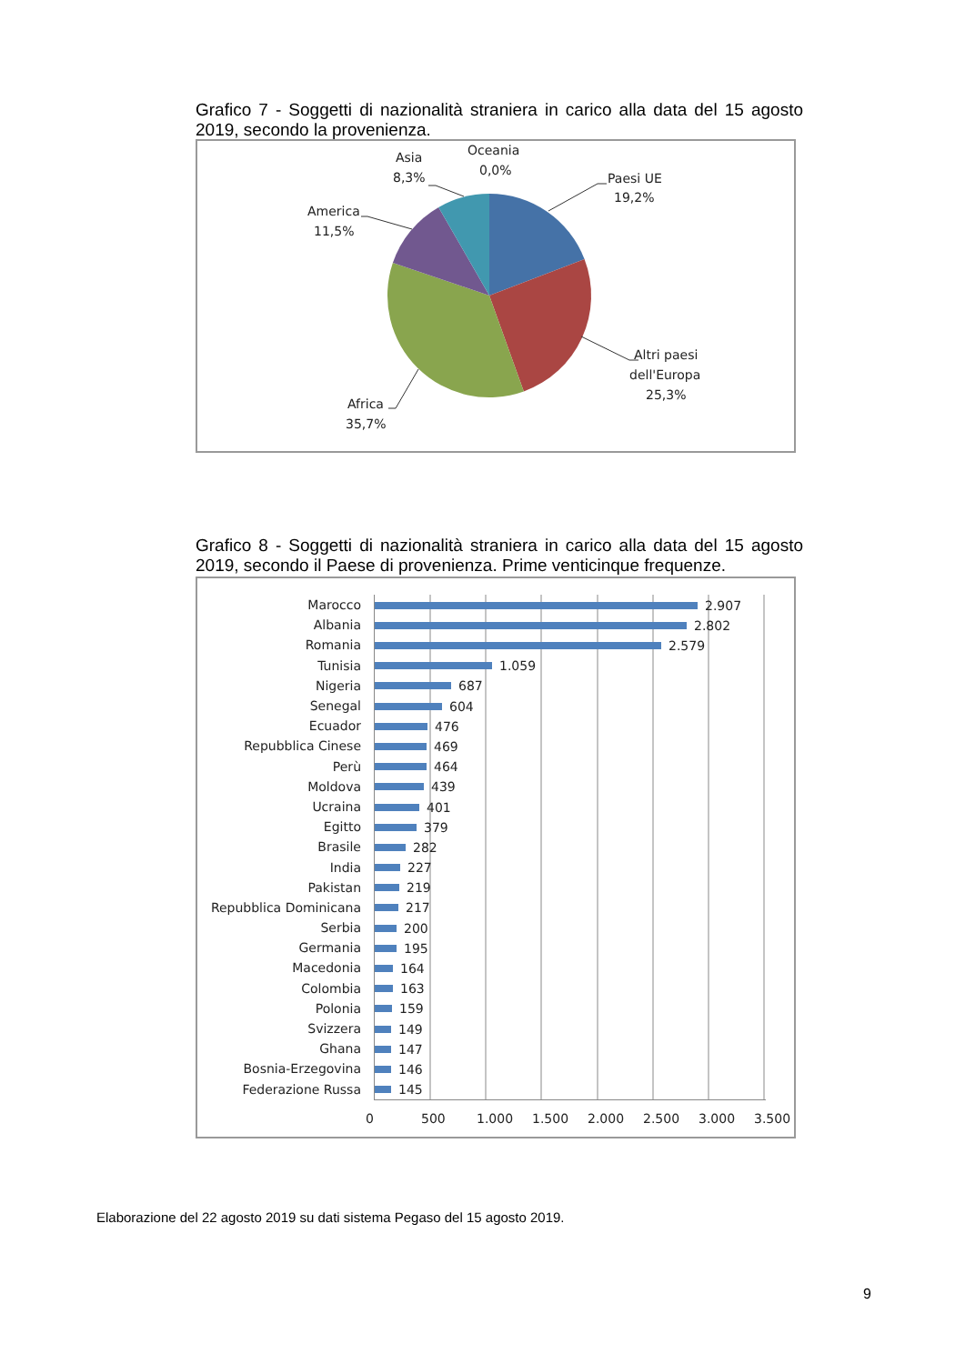Grafico 7 - Soggetti di nazionalità straniera in carico alla data del 15 agosto 2019, secondo la provenienza.
Paesi UE
19,2%
Altri paesi
dell'Europa
25,3%
Africa
35,7%
America
11,5%
Asia
8,3%
Oceania
0,0%
Grafico 8 - Soggetti di nazionalità straniera in carico alla data del 15 agosto 2019, secondo il Paese di provenienza. Prime venticinque frequenze.
| Marocco | 2.907 |
| Albania | 2.802 |
| Romania | 2.579 |
| Tunisia | 1.059 |
| Nigeria | 687 |
| Senegal | 604 |
| Ecuador | 476 |
| Repubblica Cinese | 469 |
| Perù | 464 |
| Moldova | 439 |
| Ucraina | 401 |
| Egitto | 379 |
| Brasile | 282 |
| India | 227 |
| Pakistan | 219 |
| Repubblica Dominicana | 217 |
| Serbia | 200 |
| Germania | 195 |
| Macedonia | 164 |
| Colombia | 163 |
| Polonia | 159 |
| Svizzera | 149 |
| Ghana | 147 |
| Bosnia-Erzegovina | 146 |
| Federazione Russa | 145 |
0 500 1.000 1.500 2.000 2.500 3.000 3.500
Elaborazione del 22 agosto 2019 su dati sistema Pegaso del 15 agosto 2019.
9